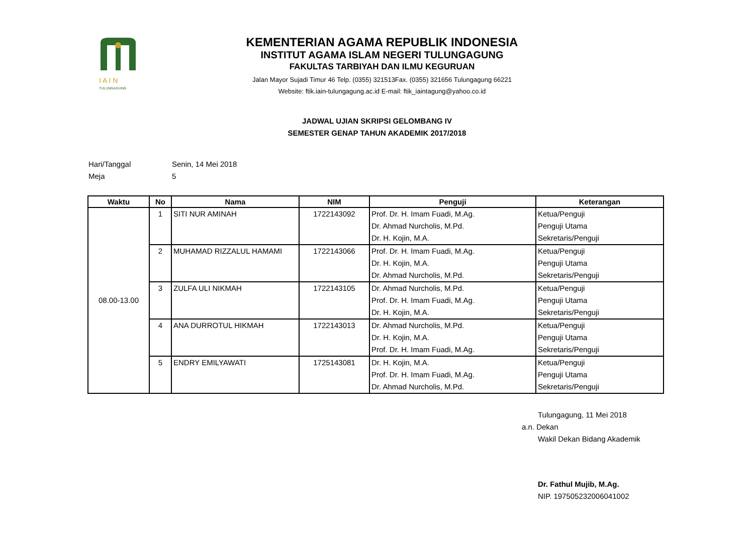I A I N
TULUNGAGUNG
KEMENTERIAN AGAMA REPUBLIK INDONESIA
INSTITUT AGAMA ISLAM NEGERI TULUNGAGUNG
FAKULTAS TARBIYAH DAN ILMU KEGURUAN
Jalan Mayor Sujadi Timur 46 Telp. (0355) 321513Fax. (0355) 321656 Tulungagung 66221
Website: ftik.iain-tulungagung.ac.id E-mail: ftik_iaintagung@yahoo.co.id
JADWAL UJIAN SKRIPSI GELOMBANG IV
SEMESTER GENAP TAHUN AKADEMIK 2017/2018
Hari/Tanggal Senin, 14 Mei 2018
Meja 5
| Waktu | No | Nama | NIM | Penguji | Keterangan |
| --- | --- | --- | --- | --- | --- |
| 08.00-13.00 | 1 | SITI NUR AMINAH | 1722143092 | Prof. Dr. H. Imam Fuadi, M.Ag. Dr. Ahmad Nurcholis, M.Pd. Dr. H. Kojin, M.A. | Ketua/Penguji Penguji Utama Sekretaris/Penguji |
| | 2 | MUHAMAD RIZZALUL HAMAMI | 1722143066 | Prof. Dr. H. Imam Fuadi, M.Ag. Dr. H. Kojin, M.A. Dr. Ahmad Nurcholis, M.Pd. | Ketua/Penguji Penguji Utama Sekretaris/Penguji |
| | 3 | ZULFA ULI NIKMAH | 1722143105 | Dr. Ahmad Nurcholis, M.Pd. Prof. Dr. H. Imam Fuadi, M.Ag. Dr. H. Kojin, M.A. | Ketua/Penguji Penguji Utama Sekretaris/Penguji |
| | 4 | ANA DURROTUL HIKMAH | 1722143013 | Dr. Ahmad Nurcholis, M.Pd. Dr. H. Kojin, M.A. Prof. Dr. H. Imam Fuadi, M.Ag. | Ketua/Penguji Penguji Utama Sekretaris/Penguji |
| | 5 | ENDRY EMILYAWATI | 1725143081 | Dr. H. Kojin, M.A. Prof. Dr. H. Imam Fuadi, M.Ag. Dr. Ahmad Nurcholis, M.Pd. | Ketua/Penguji Penguji Utama Sekretaris/Penguji |
Tulungagung, 11 Mei 2018
a.n. Dekan
Wakil Dekan Bidang Akademik
Dr. Fathul Mujib, M.Ag.
NIP. 197505232006041002